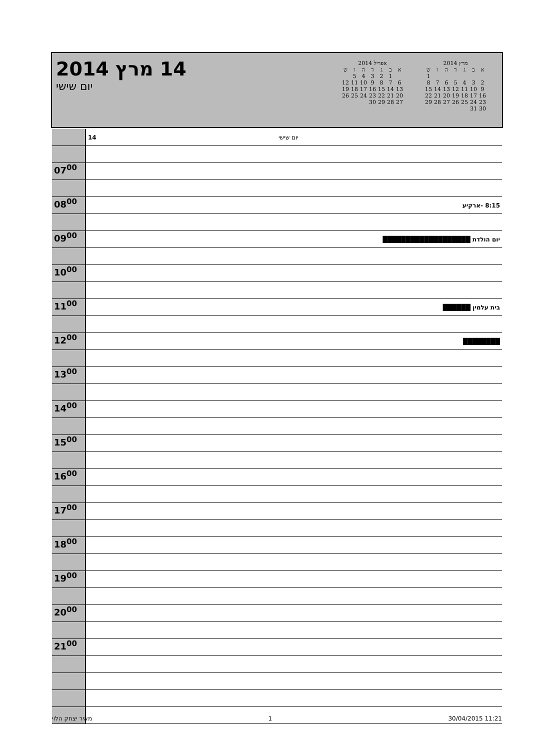14 מרץ 2014
יום שישי
אפריל 2014
| א | ב | ג | ד | ה | ו | ש |
| --- | --- | --- | --- | --- | --- | --- |
| | 1 | 2 | 3 | 4 | 5 | |
| 6 | 7 | 8 | 9 | 10 | 11 | 12 |
| 13 | 14 | 15 | 16 | 17 | 18 | 19 |
| 20 | 21 | 22 | 23 | 24 | 25 | 26 |
| 27 | 28 | 29 | 30 | | | |
מרץ 2014
| א | ב | ג | ד | ה | ו | ש |
| --- | --- | --- | --- | --- | --- | --- |
| | | | | | | 1 |
| 2 | 3 | 4 | 5 | 6 | 7 | 8 |
| 9 | 10 | 11 | 12 | 13 | 14 | 15 |
| 16 | 17 | 18 | 19 | 20 | 21 | 22 |
| 23 | 24 | 25 | 26 | 27 | 28 | 29 |
| 30 | 31 | | | | | |
| | 14 יום שישי |
| 07<sup>00</sup> | |
| 08<sup>00</sup> | 8:15 -ארקיע |
| 09<sup>00</sup> | יום הולדת ███████████████████ |
| 10<sup>00</sup> | |
| 11<sup>00</sup> | בית עלמין ██████ |
| 12<sup>00</sup> | ████████ |
| 13<sup>00</sup> | |
| 14<sup>00</sup> | |
| 15<sup>00</sup> | |
| 16<sup>00</sup> | |
| 17<sup>00</sup> | |
| 18<sup>00</sup> | |
| 19<sup>00</sup> | |
| 20<sup>00</sup> | |
| 21<sup>00</sup> | |
מאיר יצחק הלוי 1 30/04/2015 11:21